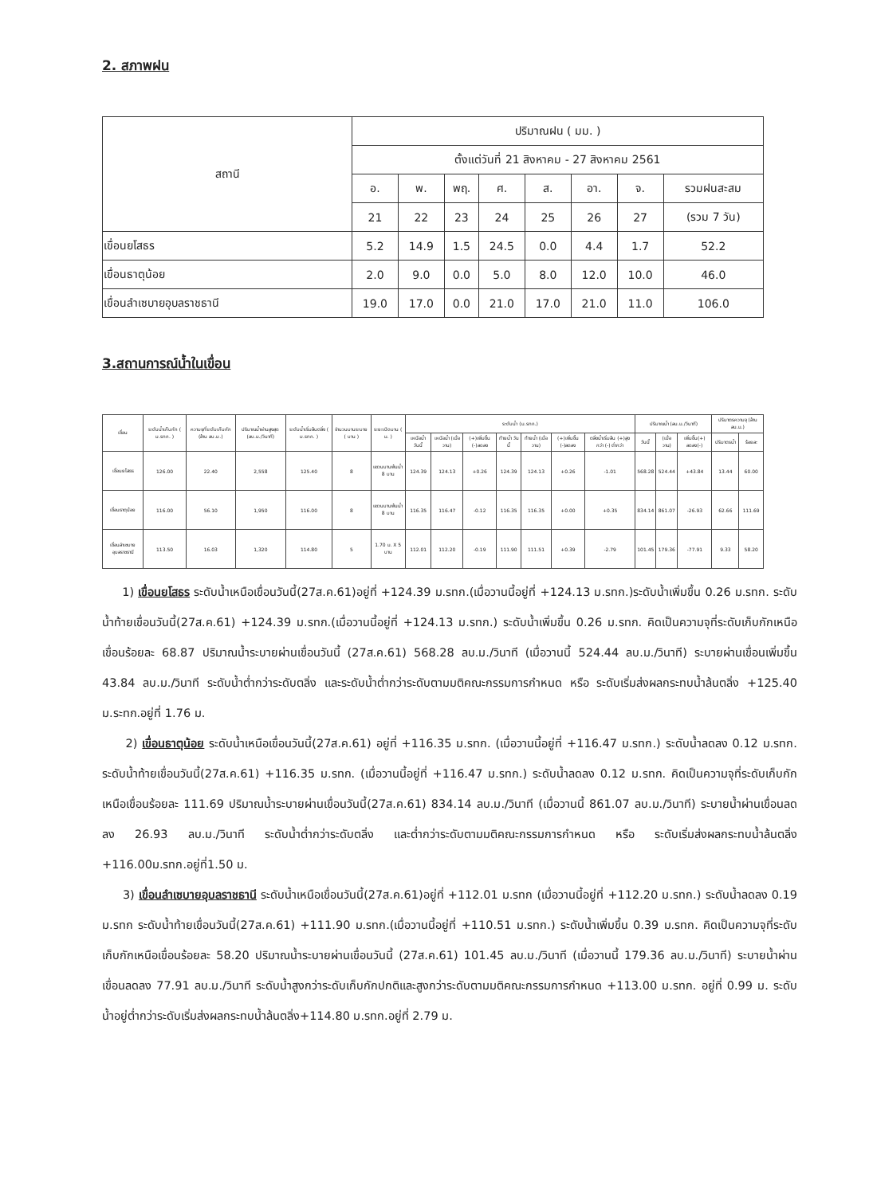2. สภาพฝน
| สถานี | ปริมาณฝน ( มม. ) | | | | | | | |
| --- | --- | --- | --- | --- | --- | --- | --- | --- |
| | ตั้งแต่วันที่ 21 สิงหาคม - 27 สิงหาคม 2561 | | | | | | | |
| | อ. | พ. | พฤ. | ศ. | ส. | อา. | จ. | รวมฝนสะสม |
| | 21 | 22 | 23 | 24 | 25 | 26 | 27 | (รวม 7 วัน) |
| เขื่อนยโสธร | 5.2 | 14.9 | 1.5 | 24.5 | 0.0 | 4.4 | 1.7 | 52.2 |
| เขื่อนธาตุน้อย | 2.0 | 9.0 | 0.0 | 5.0 | 8.0 | 12.0 | 10.0 | 46.0 |
| เขื่อนลำเซบายอุบลราชธานี | 19.0 | 17.0 | 0.0 | 21.0 | 17.0 | 21.0 | 11.0 | 106.0 |
3.สถานการณ์น้ำในเขื่อน
| เขื่อน | ระดับน้ำเก็บกัก ( ม.รทก. ) | ความจุที่ระดับเก็บกัก (ล้าน ลบ.ม.) | ปริมาณน้ำผ่านสูงสุด (ลบ.ม./วินาที) | ระดับน้ำเริ่มล้นตลิ่ง ( ม.รทก. ) | จำนวนบานระบาย ( บาน ) | ระยะเปิดบาน ( ม. ) | ระดับน้ำ (ม.รทก.) | | | | | | | ปริมาณน้ำ (ลบ.ม./วินาที) | | | ปริมาตรความจุ (ล้าน ลบ.ม.) | | | | | | | | |
| --- | --- | --- | --- | --- | --- | --- | --- | --- | --- | --- | --- | --- | --- | --- | --- | --- | --- | --- | --- | --- | --- | --- | --- | --- | --- |
| | | | | | | | เหนือน้ำ วันนี้ | เหนือน้ำ (เมื่อวาน) | (+)เพิ่มขึ้น (-)ลดลง | ท้ายน้ำ วันนี้ | ท้ายน้ำ (เมื่อวาน) | (+)เพิ่มขึ้น (-)ลดลง | ตลิ่งน้ำเริ่มล้น (+)สูงกว่า (-) ต่ำกว่า | วันนี้ | (เมื่อวาน) | เพิ่มขึ้น(+) ลดลง(-) | ปริมาตรน้ำ | ร้อยละ | | | | | | | |
| | | | | | | | เขื่อนยโสธร | 126.00 | 22.40 | 2,558 | 125.40 | 8 | แขวนบานพ้นน้ำ 8 บาน | 124.39 | 124.13 | +0.26 | 124.39 | 124.13 | +0.26 | -1.01 | 568.28 | 524.44 | +43.84 | 13.44 | 60.00 |
| เขื่อนธาตุน้อย | 116.00 | 56.10 | 1,950 | 116.00 | 8 | แขวนบานพ้นน้ำ 8 บาน | 116.35 | 116.47 | -0.12 | 116.35 | 116.35 | +0.00 | +0.35 | 834.14 | 861.07 | -26.93 | 62.66 | 111.69 | | | | | | | |
| เขื่อนลำเซบายอุบลราชธานี | 113.50 | 16.03 | 1,320 | 114.80 | 5 | 1.70 ม. X 5 บาน | 112.01 | 112.20 | -0.19 | 111.90 | 111.51 | +0.39 | -2.79 | 101.45 | 179.36 | -77.91 | 9.33 | 58.20 | | | | | | | |
1) เขื่อนยโสธร ระดับน้ำเหนือเขื่อนวันนี้(27ส.ค.61)อยู่ที่ +124.39 ม.รทก.(เมื่อวานนี้อยู่ที่ +124.13 ม.รทก.)ระดับน้ำเพิ่มขึ้น 0.26 ม.รทก. ระดับน้ำท้ายเขื่อนวันนี้(27ส.ค.61) +124.39 ม.รทก.(เมื่อวานนี้อยู่ที่ +124.13 ม.รทก.) ระดับน้ำเพิ่มขึ้น 0.26 ม.รทก. คิดเป็นความจุที่ระดับเก็บกักเหนือเขื่อนร้อยละ 68.87 ปริมาณน้ำระบายผ่านเขื่อนวันนี้ (27ส.ค.61) 568.28 ลบ.ม./วินาที (เมื่อวานนี้ 524.44 ลบ.ม./วินาที) ระบายผ่านเขื่อนเพิ่มขึ้น 43.84 ลบ.ม./วินาที ระดับน้ำต่ำกว่าระดับตลิ่ง และระดับน้ำต่ำกว่าระดับตามมติคณะกรรมการกำหนด หรือ ระดับเริ่มส่งผลกระทบน้ำล้นตลิ่ง +125.40 ม.ระทก.อยู่ที่ 1.76 ม.
2) เขื่อนธาตุน้อย ระดับน้ำเหนือเขื่อนวันนี้(27ส.ค.61) อยู่ที่ +116.35 ม.รทก. (เมื่อวานนี้อยู่ที่ +116.47 ม.รทก.) ระดับน้ำลดลง 0.12 ม.รทก. ระดับน้ำท้ายเขื่อนวันนี้(27ส.ค.61) +116.35 ม.รทก. (เมื่อวานนี้อยู่ที่ +116.47 ม.รทก.) ระดับน้ำลดลง 0.12 ม.รทก. คิดเป็นความจุที่ระดับเก็บกักเหนือเขื่อนร้อยละ 111.69 ปริมาณน้ำระบายผ่านเขื่อนวันนี้(27ส.ค.61) 834.14 ลบ.ม./วินาที (เมื่อวานนี้ 861.07 ลบ.ม./วินาที) ระบายน้ำผ่านเขื่อนลดลง 26.93 ลบ.ม./วินาที ระดับน้ำต่ำกว่าระดับตลิ่ง และต่ำกว่าระดับตามมติคณะกรรมการกำหนด หรือ ระดับเริ่มส่งผลกระทบน้ำล้นตลิ่ง +116.00ม.รทก.อยู่ที่1.50 ม.
3) เขื่อนลำเซบายอุบลราชธานี ระดับน้ำเหนือเขื่อนวันนี้(27ส.ค.61)อยู่ที่ +112.01 ม.รทก (เมื่อวานนี้อยู่ที่ +112.20 ม.รทก.) ระดับน้ำลดลง 0.19 ม.รทก ระดับน้ำท้ายเขื่อนวันนี้(27ส.ค.61) +111.90 ม.รทก.(เมื่อวานนี้อยู่ที่ +110.51 ม.รทก.) ระดับน้ำเพิ่มขึ้น 0.39 ม.รทก. คิดเป็นความจุที่ระดับเก็บกักเหนือเขื่อนร้อยละ 58.20 ปริมาณน้ำระบายผ่านเขื่อนวันนี้ (27ส.ค.61) 101.45 ลบ.ม./วินาที (เมื่อวานนี้ 179.36 ลบ.ม./วินาที) ระบายน้ำผ่านเขื่อนลดลง 77.91 ลบ.ม./วินาที ระดับน้ำสูงกว่าระดับเก็บกักปกติและสูงกว่าระดับตามมติคณะกรรมการกำหนด +113.00 ม.รทก. อยู่ที่ 0.99 ม. ระดับน้ำอยู่ต่ำกว่าระดับเริ่มส่งผลกระทบน้ำล้นตลิ่ง+114.80 ม.รทก.อยู่ที่ 2.79 ม.